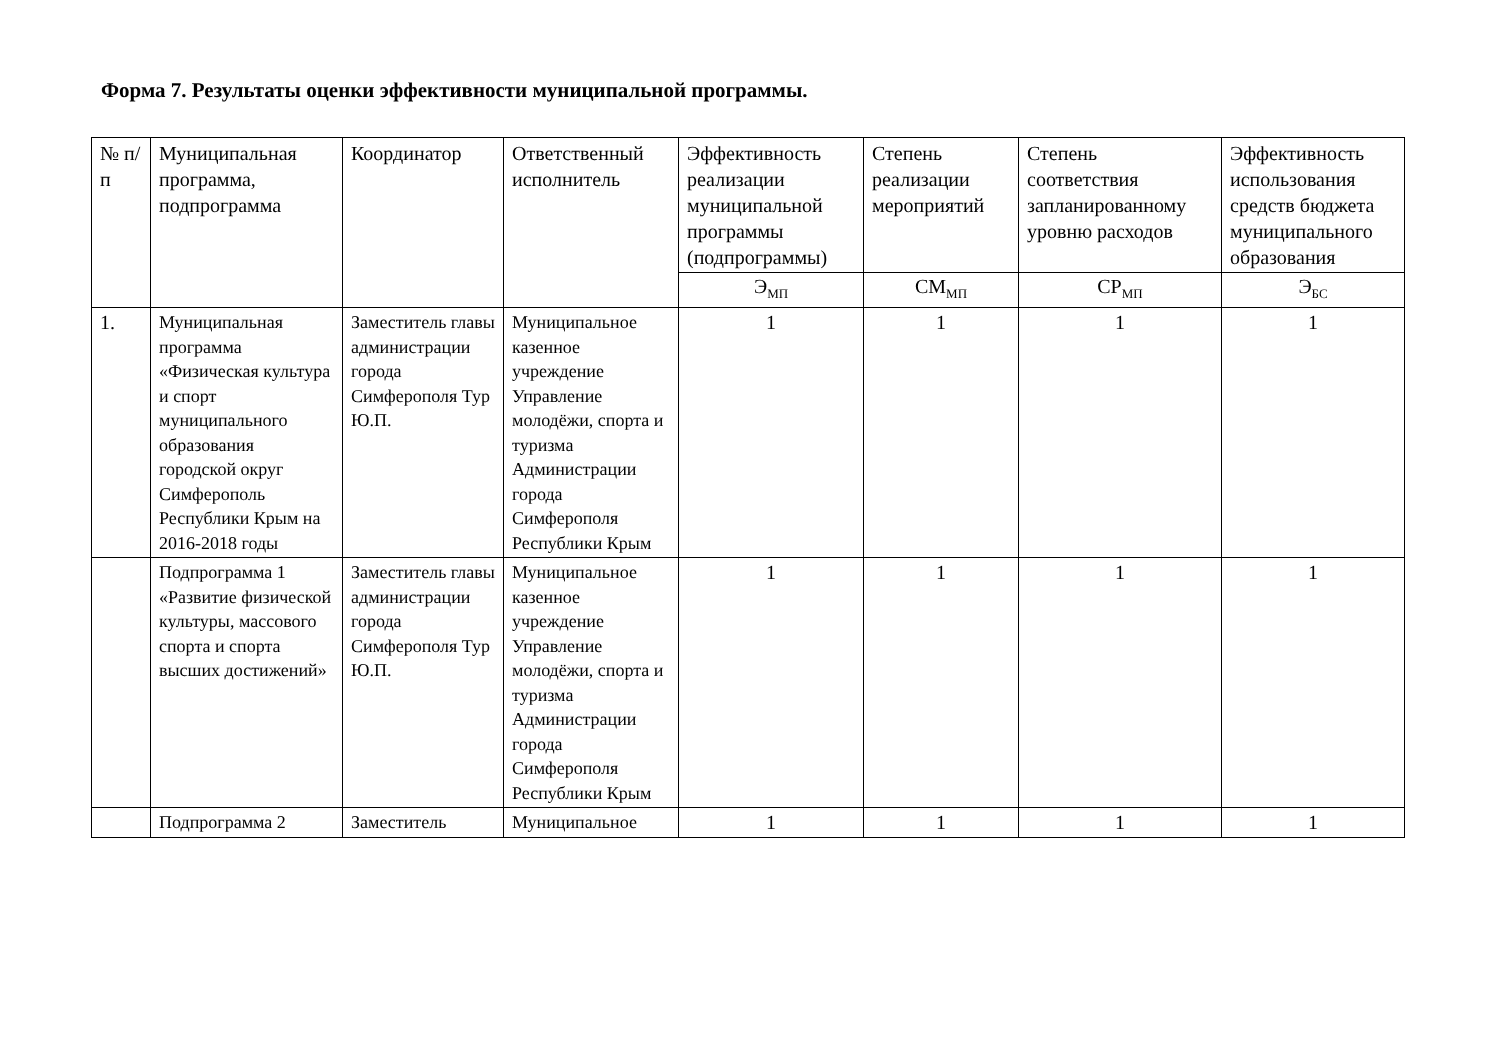Форма 7. Результаты оценки эффективности муниципальной программы.
| № п/п | Муниципальная программа, подпрограмма | Координатор | Ответственный исполнитель | Эффективность реализации муниципальной программы (подпрограммы) | Степень реализации мероприятий | Степень соответствия запланированному уровню расходов | Эффективность использования средств бюджета муниципального образования |
| --- | --- | --- | --- | --- | --- | --- | --- |
| | | | | Э<sub>МП</sub> | СМ<sub>МП</sub> | СР<sub>МП</sub> | Э<sub>БС</sub> |
| 1. | Муниципальная программа «Физическая культура и спорт муниципального образования городской округ Симферополь Республики Крым на 2016-2018 годы | Заместитель главы администрации города Симферополя Тур Ю.П. | Муниципальное казенное учреждение Управление молодёжи, спорта и туризма Администрации города Симферополя Республики Крым | 1 | 1 | 1 | 1 |
| | Подпрограмма 1 «Развитие физической культуры, массового спорта и спорта высших достижений» | Заместитель главы администрации города Симферополя Тур Ю.П. | Муниципальное казенное учреждение Управление молодёжи, спорта и туризма Администрации города Симферополя Республики Крым | 1 | 1 | 1 | 1 |
| | Подпрограмма 2 | Заместитель | Муниципальное | 1 | 1 | 1 | 1 |